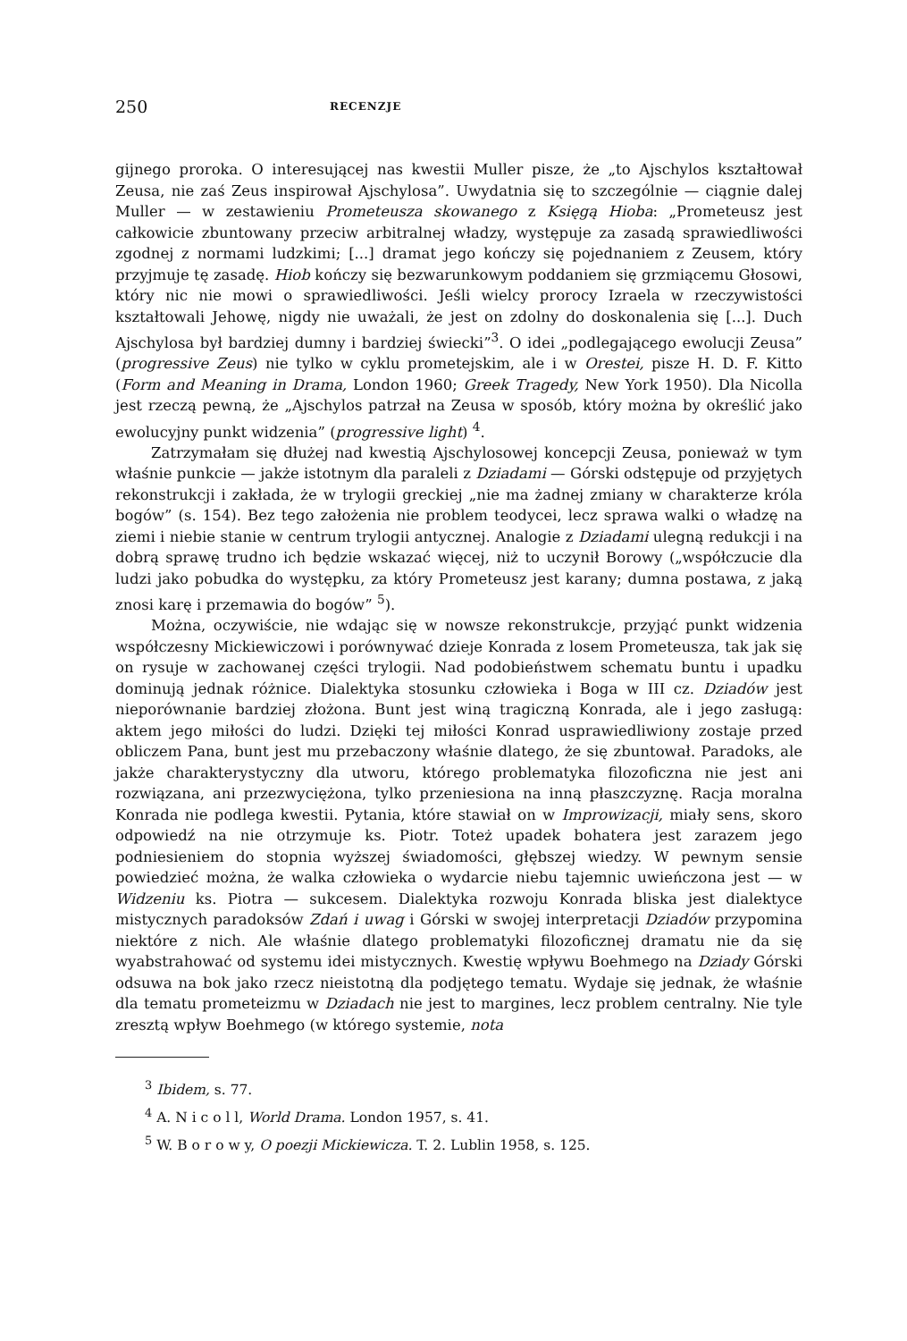250 RECENZJE
gijnego proroka. O interesującej nas kwestii Muller pisze, że „to Ajschylos kształtował Zeusa, nie zaś Zeus inspirował Ajschylosa”. Uwydatnia się to szczególnie — ciągnie dalej Muller — w zestawieniu Prometeusza skowanego z Księgą Hioba: „Prometeusz jest całkowicie zbuntowany przeciw arbitralnej władzy, występuje za zasadą sprawiedliwości zgodnej z normami ludzkimi; [...] dramat jego kończy się pojednaniem z Zeusem, który przyjmuje tę zasadę. Hiob kończy się bezwarunkowym poddaniem się grzmiącemu Głosowi, który nic nie mowi o sprawiedliwości. Jeśli wielcy prorocy Izraela w rzeczywistości kształtowali Jehowę, nigdy nie uważali, że jest on zdolny do doskonalenia się [...]. Duch Ajschylosa był bardziej dumny i bardziej świecki”<sup>3</sup>. O idei „podlegającego ewolucji Zeusa” (progressive Zeus) nie tylko w cyklu prometejskim, ale i w Orestei, pisze H. D. F. Kitto (Form and Meaning in Drama, London 1960; Greek Tragedy, New York 1950). Dla Nicolla jest rzeczą pewną, że „Ajschylos patrzał na Zeusa w sposób, który można by określić jako ewolucyjny punkt widzenia” (progressive light) <sup>4</sup>.
Zatrzymałam się dłużej nad kwestią Ajschylosowej koncepcji Zeusa, ponieważ w tym właśnie punkcie — jakże istotnym dla paraleli z Dziadami — Górski odstępuje od przyjętych rekonstrukcji i zakłada, że w trylogii greckiej „nie ma żadnej zmiany w charakterze króla bogów” (s. 154). Bez tego założenia nie problem teodycei, lecz sprawa walki o władzę na ziemi i niebie stanie w centrum trylogii antycznej. Analogie z Dziadami ulegną redukcji i na dobrą sprawę trudno ich będzie wskazać więcej, niż to uczynił Borowy („współczucie dla ludzi jako pobudka do występku, za który Prometeusz jest karany; dumna postawa, z jaką znosi karę i przemawia do bogów” <sup>5</sup>).
Można, oczywiście, nie wdając się w nowsze rekonstrukcje, przyjąć punkt widzenia współczesny Mickiewiczowi i porównywać dzieje Konrada z losem Prometeusza, tak jak się on rysuje w zachowanej części trylogii. Nad podobieństwem schematu buntu i upadku dominują jednak różnice. Dialektyka stosunku człowieka i Boga w III cz. Dziadów jest nieporównanie bardziej złożona. Bunt jest winą tragiczną Konrada, ale i jego zasługą: aktem jego miłości do ludzi. Dzięki tej miłości Konrad usprawiedliwiony zostaje przed obliczem Pana, bunt jest mu przebaczony właśnie dlatego, że się zbuntował. Paradoks, ale jakże charakterystyczny dla utworu, którego problematyka filozoficzna nie jest ani rozwiązana, ani przezwyciężona, tylko przeniesiona na inną płaszczyznę. Racja moralna Konrada nie podlega kwestii. Pytania, które stawiał on w Improwizacji, miały sens, skoro odpowiedź na nie otrzymuje ks. Piotr. Toteż upadek bohatera jest zarazem jego podniesieniem do stopnia wyższej świadomości, głębszej wiedzy. W pewnym sensie powiedzieć można, że walka człowieka o wydarcie niebu tajemnic uwieńczona jest — w Widzeniu ks. Piotra — sukcesem. Dialektyka rozwoju Konrada bliska jest dialektyce mistycznych paradoksów Zdań i uwag i Górski w swojej interpretacji Dziadów przypomina niektóre z nich. Ale właśnie dlatego problematyki filozoficznej dramatu nie da się wyabstrahować od systemu idei mistycznych. Kwestię wpływu Boehmego na Dziady Górski odsuwa na bok jako rzecz nieistotną dla podjętego tematu. Wydaje się jednak, że właśnie dla tematu prometeizmu w Dziadach nie jest to margines, lecz problem centralny. Nie tyle zresztą wpływ Boehmego (w którego systemie, nota
<sup>3</sup> Ibidem, s. 77.
<sup>4</sup> A. N i c o l l, World Drama. London 1957, s. 41.
<sup>5</sup> W. B o r o w y, O poezji Mickiewicza. T. 2. Lublin 1958, s. 125.